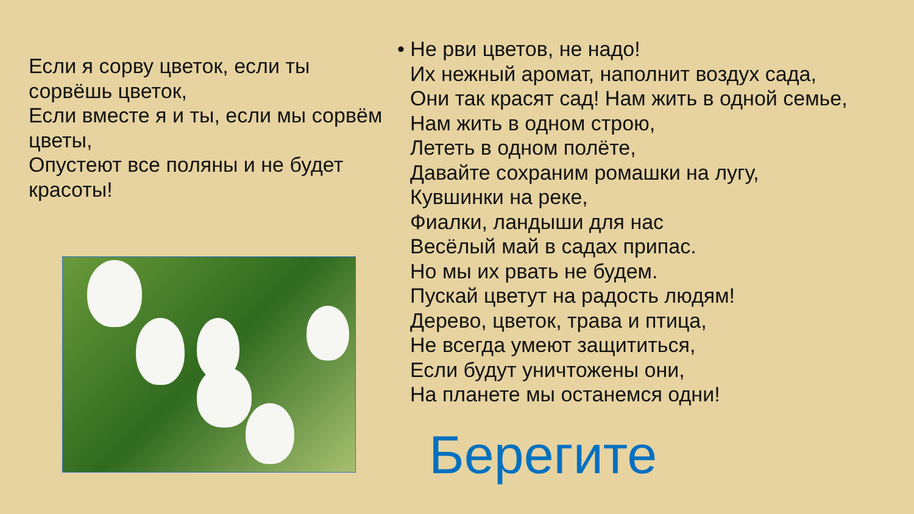Если я сорву цветок, если ты сорвёшь цветок,
Если вместе я и ты, если мы сорвём цветы,
Опустеют все поляны и не будет красоты!
• Не рви цветов, не надо!
Их нежный аромат, наполнит воздух сада,
Они так красят сад! Нам жить в одной семье,
Нам жить в одном строю,
Лететь в одном полёте,
Давайте сохраним ромашки на лугу,
Кувшинки на реке,
Фиалки, ландыши для нас
Весёлый май в садах припас.
Но мы их рвать не будем.
Пускай цветут на радость людям!
Дерево, цветок, трава и птица,
Не всегда умеют защититься,
Если будут уничтожены они,
На планете мы останемся одни!
Берегите